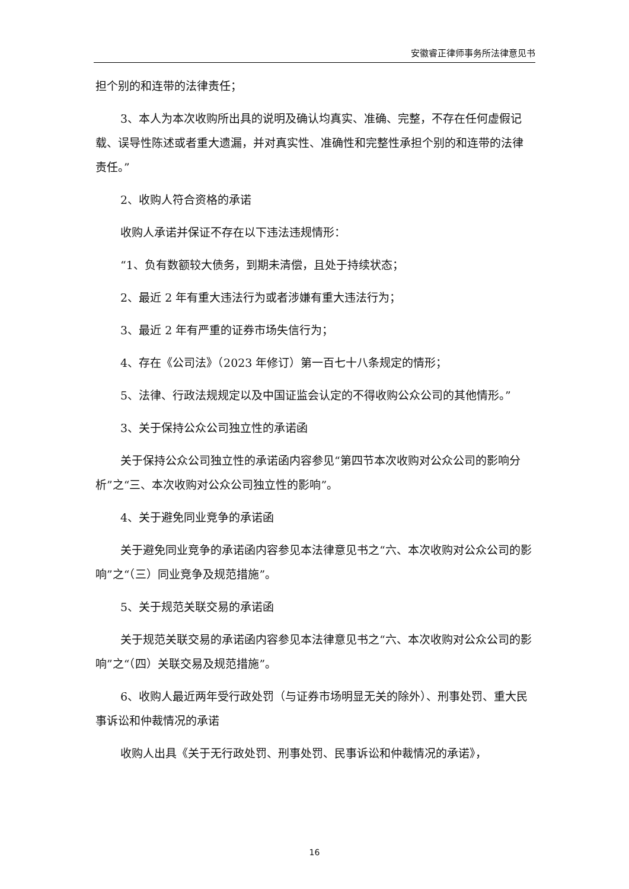安徽睿正律师事务所法律意见书
担个别的和连带的法律责任；
3、本人为本次收购所出具的说明及确认均真实、准确、完整，不存在任何虚假记载、误导性陈述或者重大遗漏，并对真实性、准确性和完整性承担个别的和连带的法律责任。”
2、收购人符合资格的承诺
收购人承诺并保证不存在以下违法违规情形：
“1、负有数额较大债务，到期未清偿，且处于持续状态；
2、最近 2 年有重大违法行为或者涉嫌有重大违法行为；
3、最近 2 年有严重的证券市场失信行为；
4、存在《公司法》（2023 年修订）第一百七十八条规定的情形；
5、法律、行政法规规定以及中国证监会认定的不得收购公众公司的其他情形。”
3、关于保持公众公司独立性的承诺函
关于保持公众公司独立性的承诺函内容参见“第四节本次收购对公众公司的影响分析”之“三、本次收购对公众公司独立性的影响”。
4、关于避免同业竞争的承诺函
关于避免同业竞争的承诺函内容参见本法律意见书之“六、本次收购对公众公司的影响”之“（三）同业竞争及规范措施”。
5、关于规范关联交易的承诺函
关于规范关联交易的承诺函内容参见本法律意见书之“六、本次收购对公众公司的影响”之“（四）关联交易及规范措施”。
6、收购人最近两年受行政处罚（与证券市场明显无关的除外）、刑事处罚、重大民事诉讼和仲裁情况的承诺
收购人出具《关于无行政处罚、刑事处罚、民事诉讼和仲裁情况的承诺》，
16